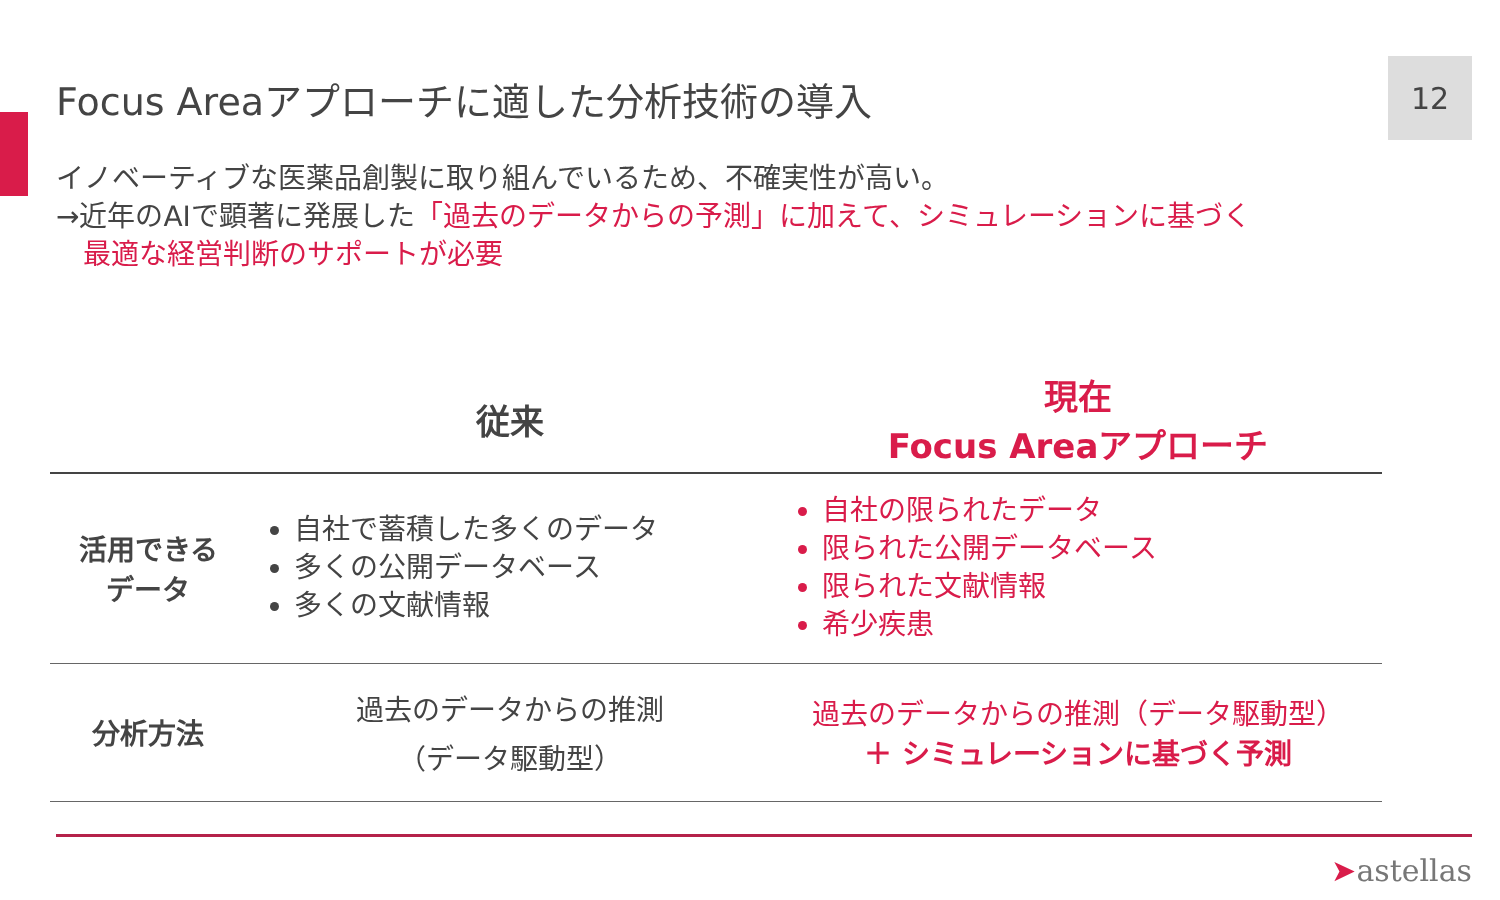Focus Areaアプローチに適した分析技術の導入
12
イノベーティブな医薬品創製に取り組んでいるため、不確実性が高い。
→近年のAIで顕著に発展した「過去のデータからの予測」に加えて、シミュレーションに基づく
最適な経営判断のサポートが必要
| | 従来 | 現在 Focus Areaアプローチ |
| --- | --- | --- |
| 活用できる データ | 自社で蓄積した多くのデータ 多くの公開データベース 多くの文献情報 | 自社の限られたデータ 限られた公開データベース 限られた文献情報 希少疾患 |
| 分析方法 | 過去のデータからの推測 （データ駆動型） | 過去のデータからの推測（データ駆動型） ＋ シミュレーションに基づく予測 |
➤astellas